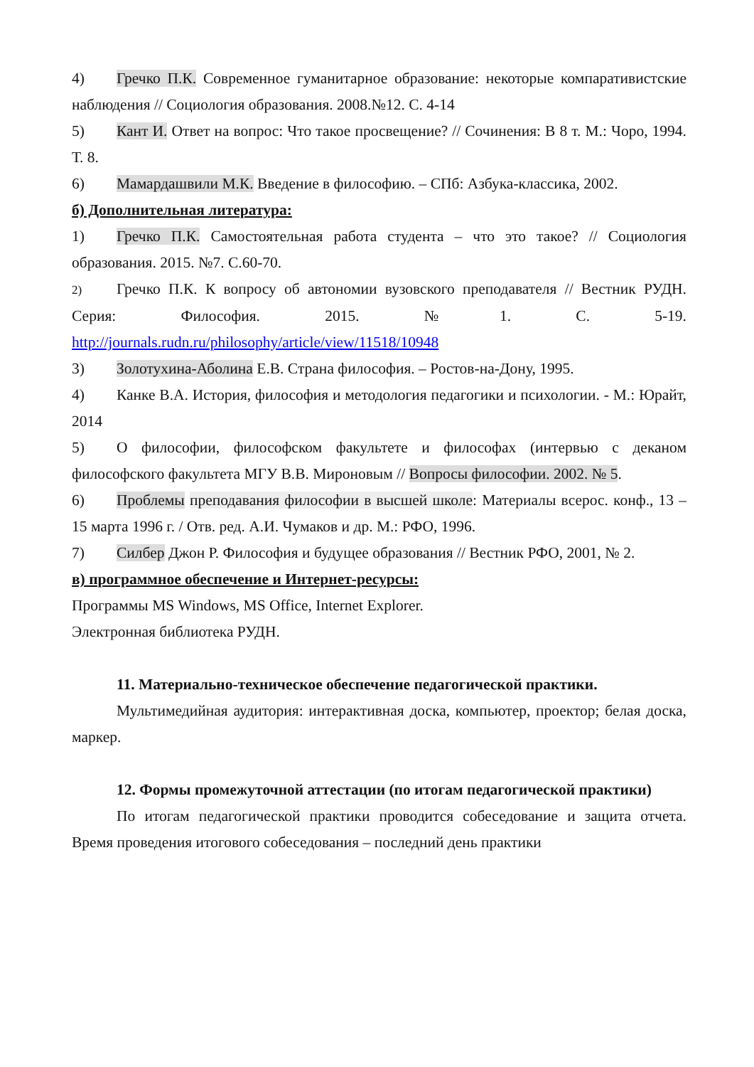4) Гречко П.К. Современное гуманитарное образование: некоторые компаративистские наблюдения // Социология образования. 2008.№12. С. 4-14
5) Кант И. Ответ на вопрос: Что такое просвещение? // Сочинения: В 8 т. М.: Чоро, 1994. Т. 8.
6) Мамардашвили М.К. Введение в философию. – СПб: Азбука-классика, 2002.
б) Дополнительная литература:
1) Гречко П.К. Самостоятельная работа студента – что это такое? // Социология образования. 2015. №7. С.60-70.
2) Гречко П.К. К вопросу об автономии вузовского преподавателя // Вестник РУДН. Серия: Философия. 2015. №1. С. 5-19. http://journals.rudn.ru/philosophy/article/view/11518/10948
3) Золотухина-Аболина Е.В. Страна философия. – Ростов-на-Дону, 1995.
4) Канке В.А. История, философия и методология педагогики и психологии. - М.: Юрайт, 2014
5) О философии, философском факультете и философах (интервью с деканом философского факультета МГУ В.В. Мироновым // Вопросы философии. 2002. № 5.
6) Проблемы преподавания философии в высшей школе: Материалы всерос. конф., 13 – 15 марта 1996 г. / Отв. ред. А.И. Чумаков и др. М.: РФО, 1996.
7) Силбер Джон Р. Философия и будущее образования // Вестник РФО, 2001, № 2.
в) программное обеспечение и Интернет-ресурсы:
Программы MS Windows, MS Office, Internet Explorer.
Электронная библиотека РУДН.
11. Материально-техническое обеспечение педагогической практики.
Мультимедийная аудитория: интерактивная доска, компьютер, проектор; белая доска, маркер.
12. Формы промежуточной аттестации (по итогам педагогической практики)
По итогам педагогической практики проводится собеседование и защита отчета. Время проведения итогового собеседования – последний день практики